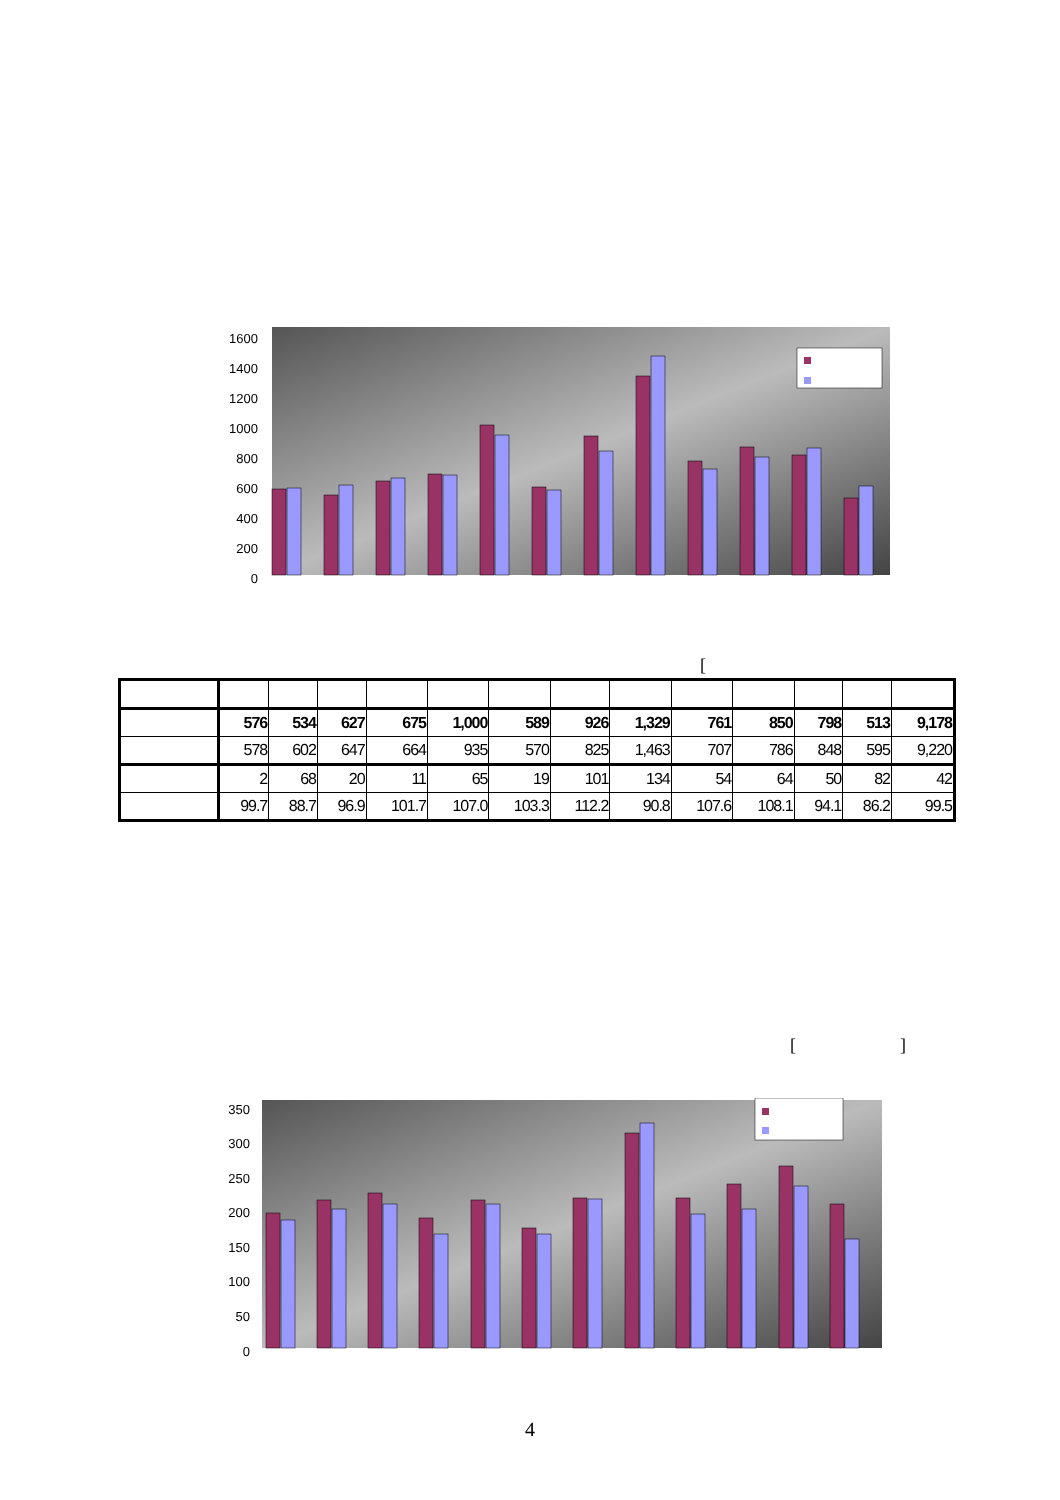0
200
400
600
800
1000
1200
1400
1600
[
| | 576 | 534 | 627 | 675 | 1,000 | 589 | 926 | 1,329 | 761 | 850 | 798 | 513 | 9,178 |
| | 578 | 602 | 647 | 664 | 935 | 570 | 825 | 1,463 | 707 | 786 | 848 | 595 | 9,220 |
| | 2 | 68 | 20 | 11 | 65 | 19 | 101 | 134 | 54 | 64 | 50 | 82 | 42 |
| | 99.7 | 88.7 | 96.9 | 101.7 | 107.0 | 103.3 | 112.2 | 90.8 | 107.6 | 108.1 | 94.1 | 86.2 | 99.5 |
[ ]
0
50
100
150
200
250
300
350
4